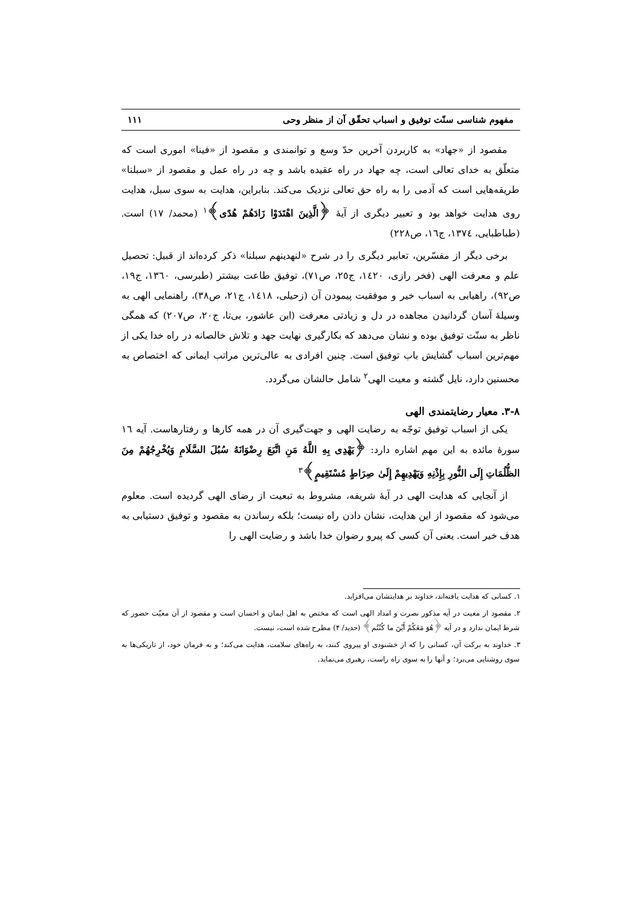مفهوم شناسی سنّت توفیق و اسباب تحقّق آن از منظر وحی ۱۱۱
مقصود از «جهاد» به کاربردن آخرین حدّ وسع و توانمندی و مقصود از «فینا» اموری است که متعلّق به خدای تعالی است، چه جهاد در راه عقیده باشد و چه در راه عمل و مقصود از «سبلنا» طریقه‌هایی است که آدمی را به راه حق تعالی نزدیک می‌کند. بنابراین، هدایت به سوی سبل، هدایت روی هدایت خواهد بود و تعبیر دیگری از آیهٔ ﴿الَّذِینَ اهْتَدَوْا زَادَهُمْ هُدًی﴾<sup>۱</sup> (محمد/ ۱۷) است. (طباطبایی، ۱۳۷٤، ج۱٦، ص۲۲۸)
برخی دیگر از مفسّرین، تعابیر دیگری را در شرح «لنهدینهم سبلنا» ذکر کرده‌اند از قبیل: تحصیل علم و معرفت الهی (فخر رازی، ۱٤۲۰، ج۲٥، ص۷۱)، توفیق طاعت بیشتر (طبرسی، ۱۳٦۰، ج۱۹، ص۹۲)، راهیابی به اسباب خیر و موفقیت پیمودن آن (زحیلی، ۱٤۱۸، ج۲۱، ص۳۸)، راهنمایی الهی به وسیلهٔ آسان گردانیدن مجاهده در دل و زیادتی معرفت (ابن عاشور، بی‌تا، ج۲۰، ص۲۰۷) که همگی ناظر به سنّت توفیق بوده و نشان می‌دهد که بکارگیری نهایت جهد و تلاش خالصانه در راه خدا یکی از مهم‌ترین اسباب گشایش باب توفیق است. چنین افرادی به عالی‌ترین مراتب ایمانی که اختصاص به محسنین دارد، نایل گشته و معیت الهی<sup>۲</sup> شامل حالشان می‌گردد.
۳-۸. معیار رضایتمندی الهی
یکی از اسباب توفیق توجّه به رضایت الهی و جهت‌گیری آن در همه کارها و رفتارهاست. آیه ۱٦ سورهٔ مائده به این مهم اشاره دارد: ﴿یَهْدِی بِهِ اللَّهُ مَنِ اتَّبَعَ رِضْوَانَهُ سُبُلَ السَّلَامِ وَیُخْرِجُهُمْ مِنَ الظُّلُمَاتِ إِلَی النُّورِ بِإِذْنِهِ وَیَهْدِیهِمْ إِلَیٰ صِرَاطٍ مُسْتَقِیمٍ﴾<sup>۳</sup>
از آنجایی که هدایت الهی در آیهٔ شریفه، مشروط به تبعیت از رضای الهی گردیده است. معلوم می‌شود که مقصود از این هدایت، نشان دادن راه نیست؛ بلکه رساندن به مقصود و توفیق دستیابی به هدف خیر است. یعنی آن کسی که پیرو رضوان خدا باشد و رضایت الهی را
۱. کسانی که هدایت یافته‌اند، خداوند بر هدایتشان می‌افزاید.
۲. مقصود از معیت در آیه مذکور نصرت و امداد الهی است که مختص به اهل ایمان و احسان است و مقصود از آن معیّت حضور که شرط ایمان ندارد و در آیه ﴿هُوَ مَعَکُمْ أَیْنَ ما کُنْتُم﴾ (حدید/ ۴) مطرح شده است، نیست.
۳. خداوند به برکت آن، کسانی را که از خشنودی او پیروی کنند، به راه‌های سلامت، هدایت می‌کند؛ و به فرمان خود، از تاریکی‌ها به سوی روشنایی می‌برد؛ و آنها را به سوی راه راست، رهبری می‌نماید.